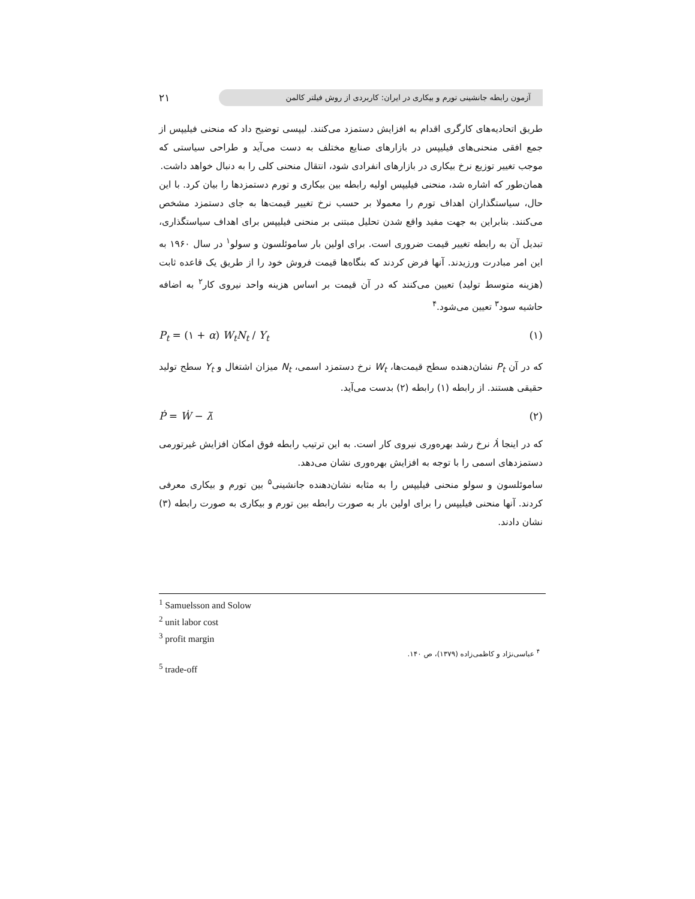۲۱
آزمون رابطه جانشینی تورم و بیکاری در ایران: کاربردی از روش فیلتر کالمن
طریق اتحادیه‌های کارگری اقدام به افزایش دستمزد می‌کنند. لیپسی توضیح داد که منحنی فیلیپس از جمع افقی منحنی‌های فیلیپس در بازارهای صنایع مختلف به دست می‌آید و طراحی سیاستی که موجب تغییر توزیع نرخ بیکاری در بازارهای انفرادی شود، انتقال منحنی کلی را به دنبال خواهد داشت.
همان‌طور که اشاره شد، منحنی فیلیپس اولیه رابطه بین بیکاری و تورم دستمزدها را بیان کرد. با این حال، سیاستگذاران اهداف تورم را معمولا بر حسب نرخ تغییر قیمت‌ها به جای دستمزد مشخص می‌کنند. بنابراین به جهت مفید واقع شدن تحلیل مبتنی بر منحنی فیلیپس برای اهداف سیاستگذاری، تبدیل آن به رابطه تغییر قیمت ضروری است. برای اولین بار ساموئلسون و سولو<sup>۱</sup> در سال ۱۹۶۰ به این امر مبادرت ورزیدند. آنها فرض کردند که بنگاه‌ها قیمت فروش خود را از طریق یک قاعده ثابت (هزینه متوسط تولید) تعیین می‌کنند که در آن قیمت بر اساس هزینه واحد نیروی کار<sup>۲</sup> به اضافه حاشیه سود<sup>۳</sup> تعیین می‌شود.<sup>۴</sup>
P<sub>t</sub> = (۱ + α) W<sub>t</sub>N<sub>t</sub> / Y<sub>t</sub> (۱)
که در آن P<sub>t</sub> نشان‌دهنده سطح قیمت‌ها، W<sub>t</sub> نرخ دستمزد اسمی، N<sub>t</sub> میزان اشتغال و Y<sub>t</sub> سطح تولید حقیقی هستند. از رابطه (۱) رابطه (۲) بدست می‌آید.
Ṗ = Ẇ − λ̇ (۲)
که در اینجا λ̇ نرخ رشد بهره‌وری نیروی کار است. به این ترتیب رابطه فوق امکان افزایش غیرتورمی دستمزدهای اسمی را با توجه به افزایش بهره‌وری نشان می‌دهد.
ساموئلسون و سولو منحنی فیلیپس را به مثابه نشان‌دهنده جانشینی<sup>۵</sup> بین تورم و بیکاری معرفی کردند. آنها منحنی فیلیپس را برای اولین بار به صورت رابطه بین تورم و بیکاری به صورت رابطه (۳) نشان دادند.
<sup>1</sup> Samuelsson and Solow
<sup>2</sup> unit labor cost
<sup>3</sup> profit margin
<sup>۴</sup> عباسی‌نژاد و کاظمی‌زاده (۱۳۷۹)، ص ۱۴۰.
<sup>5</sup> trade-off